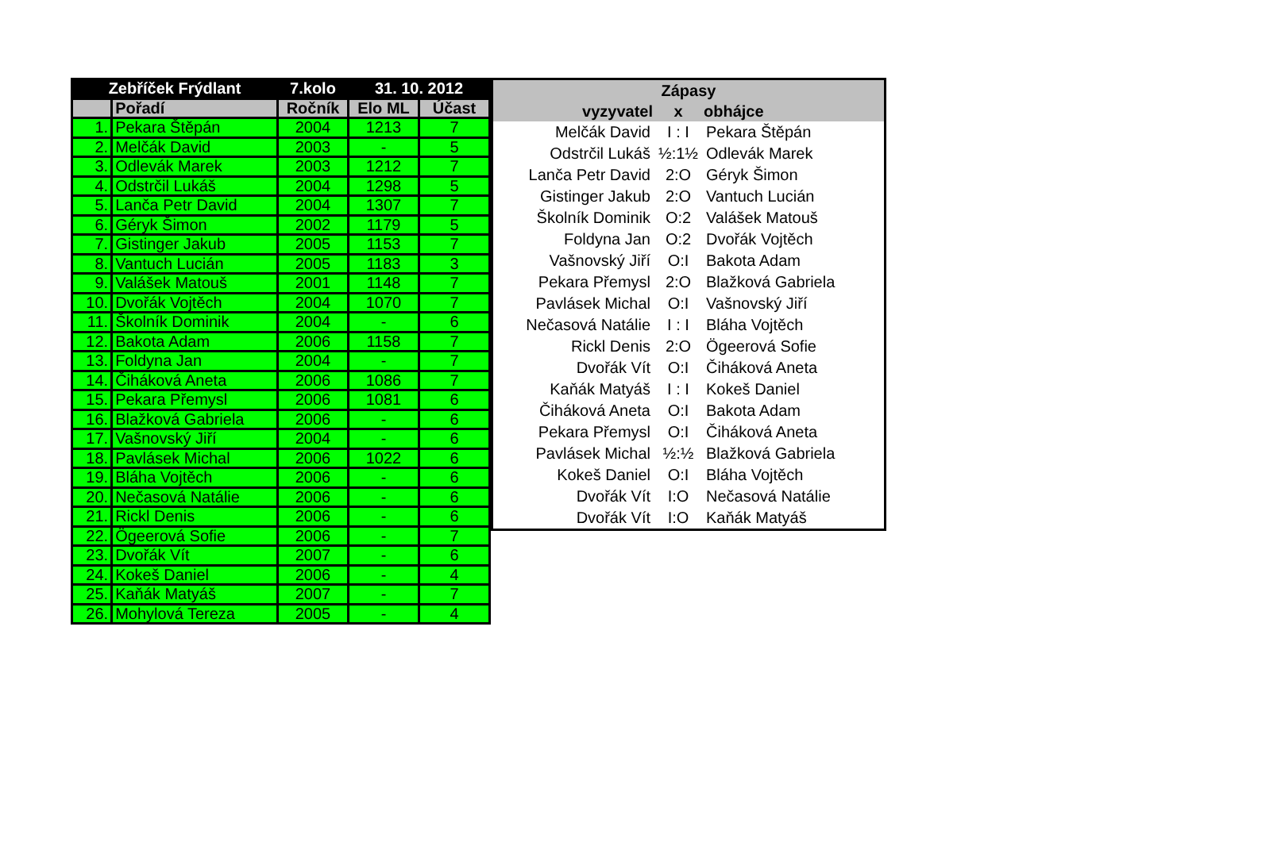| Zebříček Frýdlant | | 7.kolo | 31. 10. 2012 | |
| --- | --- | --- | --- | --- |
| | Pořadí | Ročník | Elo ML | Účast |
| 1. | Pekara Štěpán | 2004 | 1213 | 7 |
| 2. | Melčák David | 2003 | - | 5 |
| 3. | Odlevák Marek | 2003 | 1212 | 7 |
| 4. | Odstrčil Lukáš | 2004 | 1298 | 5 |
| 5. | Lanča Petr David | 2004 | 1307 | 7 |
| 6. | Géryk Šimon | 2002 | 1179 | 5 |
| 7. | Gistinger Jakub | 2005 | 1153 | 7 |
| 8. | Vantuch Lucián | 2005 | 1183 | 3 |
| 9. | Valášek Matouš | 2001 | 1148 | 7 |
| 10. | Dvořák Vojtěch | 2004 | 1070 | 7 |
| 11. | Školník Dominik | 2004 | - | 6 |
| 12. | Bakota Adam | 2006 | 1158 | 7 |
| 13. | Foldyna Jan | 2004 | - | 7 |
| 14. | Čiháková Aneta | 2006 | 1086 | 7 |
| 15. | Pekara Přemysl | 2006 | 1081 | 6 |
| 16. | Blažková Gabriela | 2006 | - | 6 |
| 17. | Vašnovský Jiří | 2004 | - | 6 |
| 18. | Pavlásek Michal | 2006 | 1022 | 6 |
| 19. | Bláha Vojtěch | 2006 | - | 6 |
| 20. | Nečasová Natálie | 2006 | - | 6 |
| 21. | Rickl Denis | 2006 | - | 6 |
| 22. | Ögeerová Sofie | 2006 | - | 7 |
| 23. | Dvořák Vít | 2007 | - | 6 |
| 24. | Kokeš Daniel | 2006 | - | 4 |
| 25. | Kaňák Matyáš | 2007 | - | 7 |
| 26. | Mohylová Tereza | 2005 | - | 4 |
| Zápasy | | |
| --- | --- | --- |
| vyzyvatel | x | obhájce |
| Melčák David | I : I | Pekara Štěpán |
| Odstrčil Lukáš | ½:1½ | Odlevák Marek |
| Lanča Petr David | 2:O | Géryk Šimon |
| Gistinger Jakub | 2:O | Vantuch Lucián |
| Školník Dominik | O:2 | Valášek Matouš |
| Foldyna Jan | O:2 | Dvořák Vojtěch |
| Vašnovský Jiří | O:I | Bakota Adam |
| Pekara Přemysl | 2:O | Blažková Gabriela |
| Pavlásek Michal | O:I | Vašnovský Jiří |
| Nečasová Natálie | I : I | Bláha Vojtěch |
| Rickl Denis | 2:O | Ögeerová Sofie |
| Dvořák Vít | O:I | Čiháková Aneta |
| Kaňák Matyáš | I : I | Kokeš Daniel |
| Čiháková Aneta | O:I | Bakota Adam |
| Pekara Přemysl | O:I | Čiháková Aneta |
| Pavlásek Michal | ½:½ | Blažková Gabriela |
| Kokeš Daniel | O:I | Bláha Vojtěch |
| Dvořák Vít | I:O | Nečasová Natálie |
| Dvořák Vít | I:O | Kaňák Matyáš |